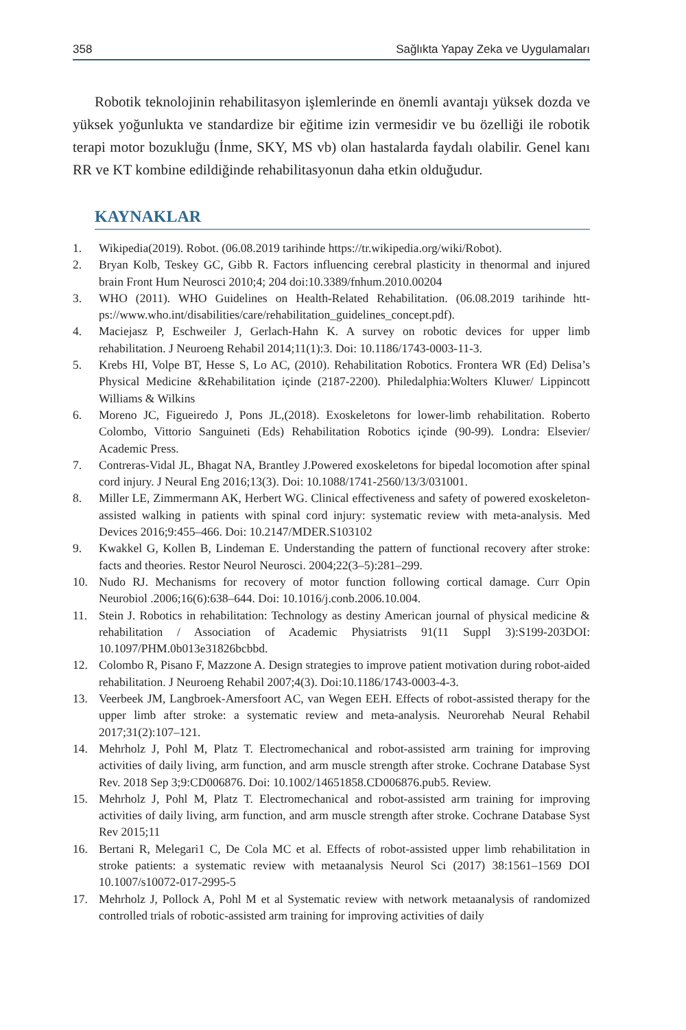358 Sağlıkta Yapay Zeka ve Uygulamaları
Robotik teknolojinin rehabilitasyon işlemlerinde en önemli avantajı yüksek dozda ve yüksek yoğunlukta ve standardize bir eğitime izin vermesidir ve bu özelliği ile robotik terapi motor bozukluğu (İnme, SKY, MS vb) olan hastalarda faydalı olabilir. Genel kanı RR ve KT kombine edildiğinde rehabilitasyonun daha etkin olduğudur.
KAYNAKLAR
1. Wikipedia(2019). Robot. (06.08.2019 tarihinde https://tr.wikipedia.org/wiki/Robot).
2. Bryan Kolb, Teskey GC, Gibb R. Factors influencing cerebral plasticity in thenormal and injured brain Front Hum Neurosci 2010;4; 204 doi:10.3389/fnhum.2010.00204
3. WHO (2011). WHO Guidelines on Health-Related Rehabilitation. (06.08.2019 tarihinde htt- ps://www.who.int/disabilities/care/rehabilitation_guidelines_concept.pdf).
4. Maciejasz P, Eschweiler J, Gerlach-Hahn K. A survey on robotic devices for upper limb rehabilitation. J Neuroeng Rehabil 2014;11(1):3. Doi: 10.1186/1743-0003-11-3.
5. Krebs HI, Volpe BT, Hesse S, Lo AC, (2010). Rehabilitation Robotics. Frontera WR (Ed) Delisa’s Physical Medicine &Rehabilitation içinde (2187-2200). Philedalphia:Wolters Kluwer/ Lippincott Williams & Wilkins
6. Moreno JC, Figueiredo J, Pons JL,(2018). Exoskeletons for lower-limb rehabilitation. Roberto Colombo, Vittorio Sanguineti (Eds) Rehabilitation Robotics içinde (90-99). Londra: Elsevier/ Academic Press.
7. Contreras-Vidal JL, Bhagat NA, Brantley J.Powered exoskeletons for bipedal locomotion after spinal cord injury. J Neural Eng 2016;13(3). Doi: 10.1088/1741-2560/13/3/031001.
8. Miller LE, Zimmermann AK, Herbert WG. Clinical effectiveness and safety of powered exoskeleton-assisted walking in patients with spinal cord injury: systematic review with meta-analysis. Med Devices 2016;9:455–466. Doi: 10.2147/MDER.S103102
9. Kwakkel G, Kollen B, Lindeman E. Understanding the pattern of functional recovery after stroke: facts and theories. Restor Neurol Neurosci. 2004;22(3–5):281–299.
10. Nudo RJ. Mechanisms for recovery of motor function following cortical damage. Curr Opin Neurobiol .2006;16(6):638–644. Doi: 10.1016/j.conb.2006.10.004.
11. Stein J. Robotics in rehabilitation: Technology as destiny American journal of physical medicine & rehabilitation / Association of Academic Physiatrists 91(11 Suppl 3):S199-203DOI: 10.1097/PHM.0b013e31826bcbbd.
12. Colombo R, Pisano F, Mazzone A. Design strategies to improve patient motivation during robot-aided rehabilitation. J Neuroeng Rehabil 2007;4(3). Doi:10.1186/1743-0003-4-3.
13. Veerbeek JM, Langbroek-Amersfoort AC, van Wegen EEH. Effects of robot-assisted therapy for the upper limb after stroke: a systematic review and meta-analysis. Neurorehab Neural Rehabil 2017;31(2):107–121.
14. Mehrholz J, Pohl M, Platz T. Electromechanical and robot-assisted arm training for improving activities of daily living, arm function, and arm muscle strength after stroke. Cochrane Database Syst Rev. 2018 Sep 3;9:CD006876. Doi: 10.1002/14651858.CD006876.pub5. Review.
15. Mehrholz J, Pohl M, Platz T. Electromechanical and robot-assisted arm training for improving activities of daily living, arm function, and arm muscle strength after stroke. Cochrane Database Syst Rev 2015;11
16. Bertani R, Melegari1 C, De Cola MC et al. Effects of robot-assisted upper limb rehabilitation in stroke patients: a systematic review with metaanalysis Neurol Sci (2017) 38:1561–1569 DOI 10.1007/s10072-017-2995-5
17. Mehrholz J, Pollock A, Pohl M et al Systematic review with network metaanalysis of randomized controlled trials of robotic-assisted arm training for improving activities of daily